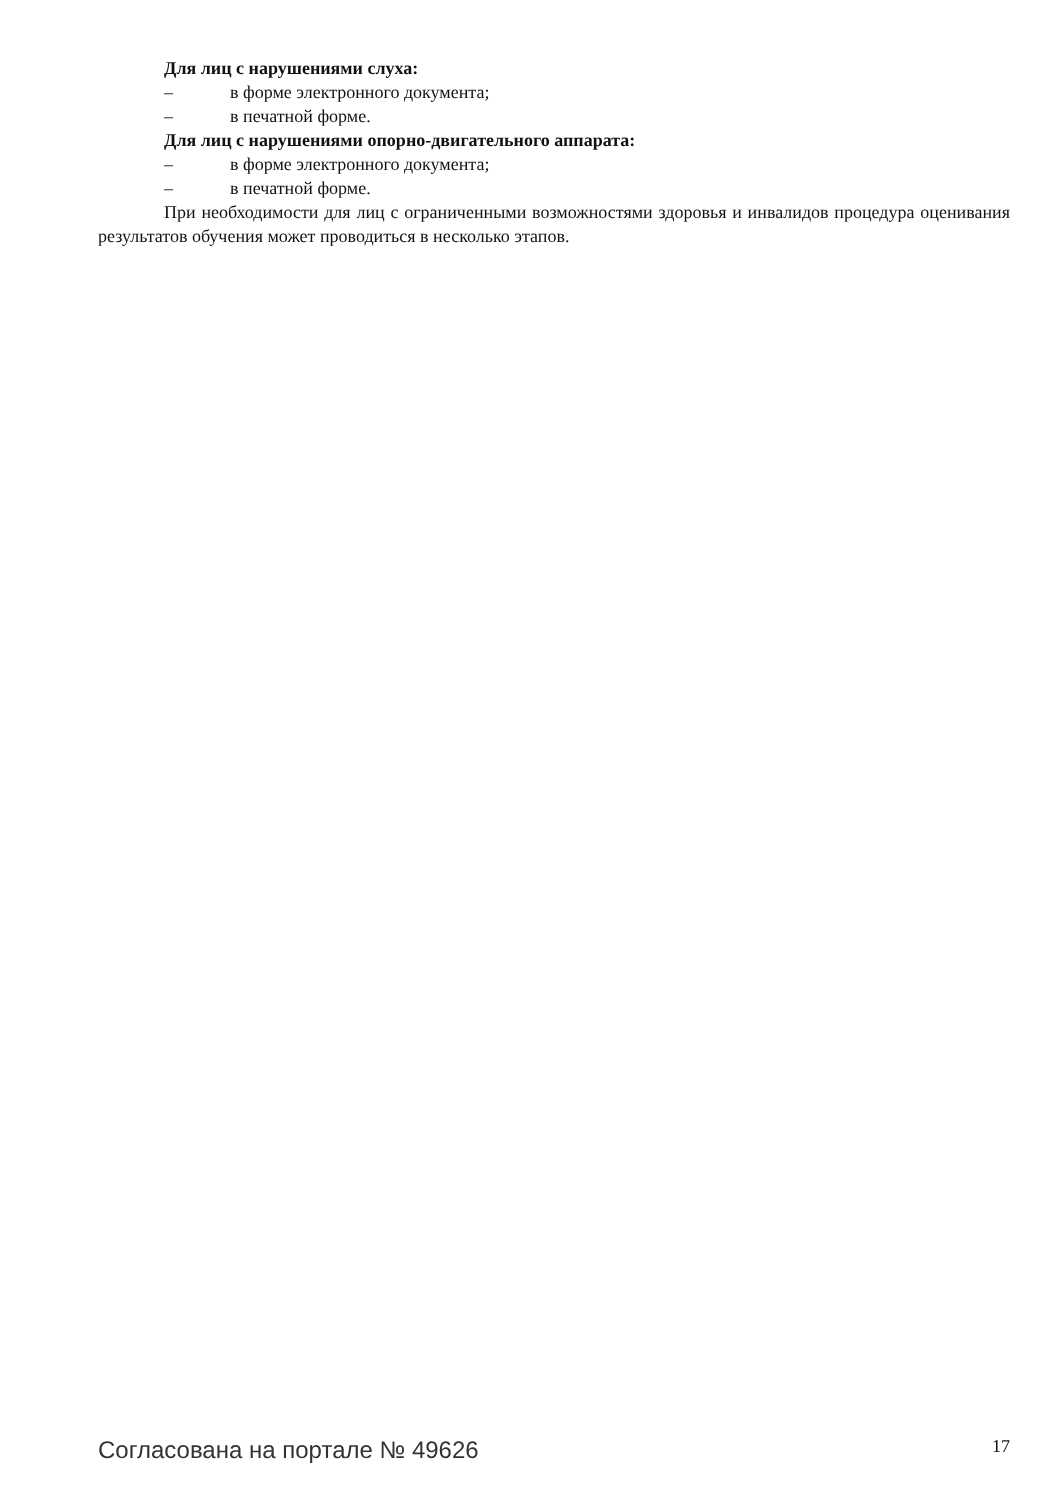Для лиц с нарушениями слуха:
– в форме электронного документа;
– в печатной форме.
Для лиц с нарушениями опорно-двигательного аппарата:
– в форме электронного документа;
– в печатной форме.
При необходимости для лиц с ограниченными возможностями здоровья и инвалидов процедура оценивания результатов обучения может проводиться в несколько этапов.
Согласована на портале № 49626 17